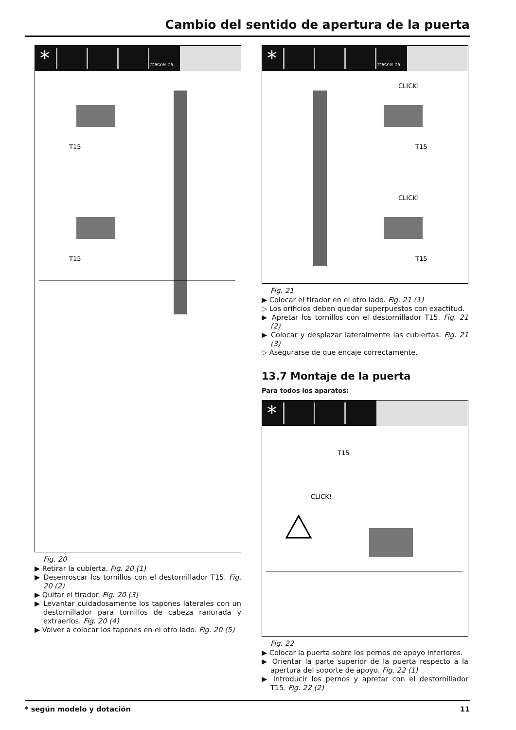Cambio del sentido de apertura de la puerta
* TORX® 15
T15
T15
Fig. 20
▶ Retirar la cubierta. Fig. 20 (1)
▶ Desenroscar los tornillos con el destornillador T15. Fig. 20 (2)
▶ Quitar el tirador. Fig. 20 (3)
▶ Levantar cuidadosamente los tapones laterales con un destornillador para tornillos de cabeza ranurada y extraerlos. Fig. 20 (4)
▶ Volver a colocar los tapones en el otro lado. Fig. 20 (5)
* TORX® 15
CLICK!
CLICK!
T15
T15
Fig. 21
▶ Colocar el tirador en el otro lado. Fig. 21 (1)
▷ Los orificios deben quedar superpuestos con exactitud.
▶ Apretar los tornillos con el destornillador T15. Fig. 21 (2)
▶ Colocar y desplazar lateralmente las cubiertas. Fig. 21 (3)
▷ Asegurarse de que encaje correctamente.
13.7 Montaje de la puerta
Para todos los aparatos:
*
T15
CLICK!
Fig. 22
▶ Colocar la puerta sobre los pernos de apoyo inferiores.
▶ Orientar la parte superior de la puerta respecto a la apertura del soporte de apoyo. Fig. 22 (1)
▶ Introducir los pernos y apretar con el destornillador T15. Fig. 22 (2)
* según modelo y dotación 11